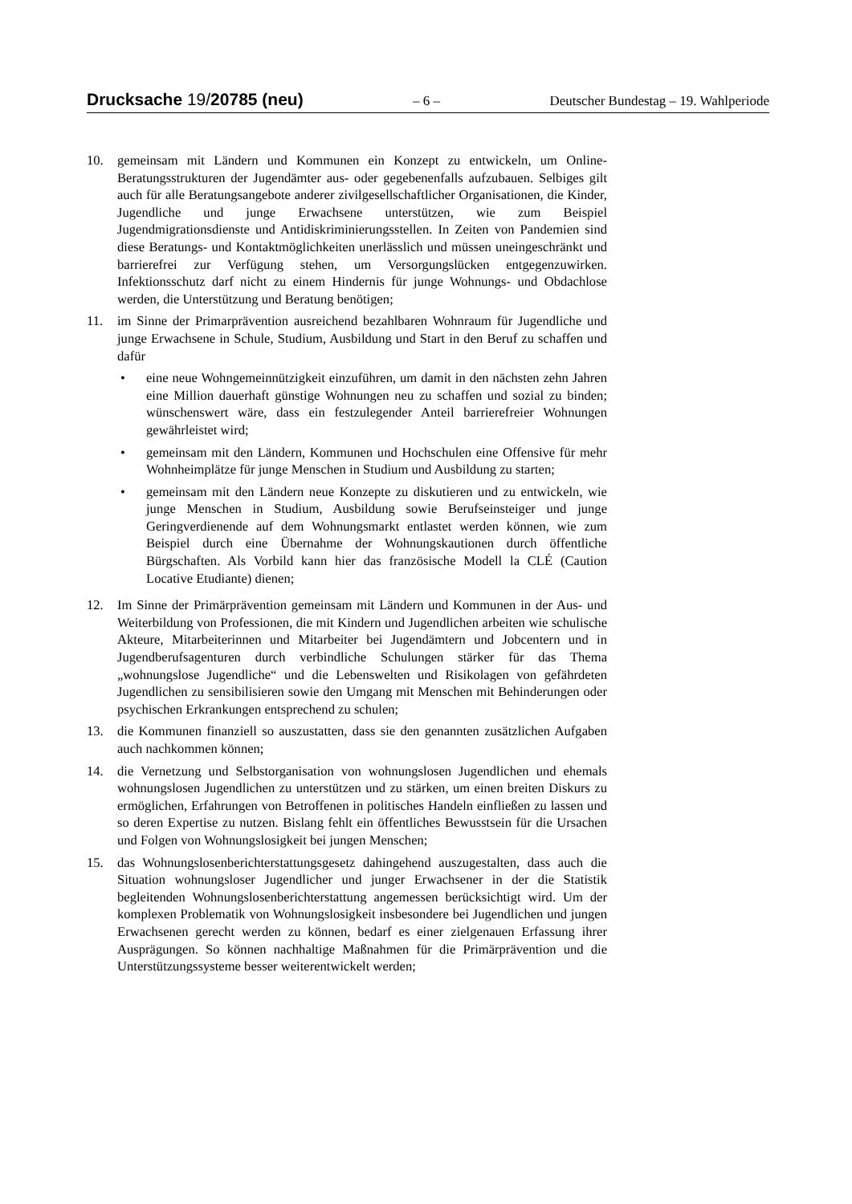Drucksache 19/20785 (neu) – 6 – Deutscher Bundestag – 19. Wahlperiode
10. gemeinsam mit Ländern und Kommunen ein Konzept zu entwickeln, um Online-Beratungsstrukturen der Jugendämter aus- oder gegebenenfalls aufzubauen. Selbiges gilt auch für alle Beratungsangebote anderer zivilgesellschaftlicher Organisationen, die Kinder, Jugendliche und junge Erwachsene unterstützen, wie zum Beispiel Jugendmigrationsdienste und Antidiskriminierungsstellen. In Zeiten von Pandemien sind diese Beratungs- und Kontaktmöglichkeiten unerlässlich und müssen uneingeschränkt und barrierefrei zur Verfügung stehen, um Versorgungslücken entgegenzuwirken. Infektionsschutz darf nicht zu einem Hindernis für junge Wohnungs- und Obdachlose werden, die Unterstützung und Beratung benötigen;
11. im Sinne der Primarprävention ausreichend bezahlbaren Wohnraum für Jugendliche und junge Erwachsene in Schule, Studium, Ausbildung und Start in den Beruf zu schaffen und dafür
• eine neue Wohngemeinnützigkeit einzuführen, um damit in den nächsten zehn Jahren eine Million dauerhaft günstige Wohnungen neu zu schaffen und sozial zu binden; wünschenswert wäre, dass ein festzulegender Anteil barrierefreier Wohnungen gewährleistet wird;
• gemeinsam mit den Ländern, Kommunen und Hochschulen eine Offensive für mehr Wohnheimplätze für junge Menschen in Studium und Ausbildung zu starten;
• gemeinsam mit den Ländern neue Konzepte zu diskutieren und zu entwickeln, wie junge Menschen in Studium, Ausbildung sowie Berufseinsteiger und junge Geringverdienende auf dem Wohnungsmarkt entlastet werden können, wie zum Beispiel durch eine Übernahme der Wohnungskautionen durch öffentliche Bürgschaften. Als Vorbild kann hier das französische Modell la CLÉ (Caution Locative Etudiante) dienen;
12. Im Sinne der Primärprävention gemeinsam mit Ländern und Kommunen in der Aus- und Weiterbildung von Professionen, die mit Kindern und Jugendlichen arbeiten wie schulische Akteure, Mitarbeiterinnen und Mitarbeiter bei Jugendämtern und Jobcentern und in Jugendberufsagenturen durch verbindliche Schulungen stärker für das Thema „wohnungslose Jugendliche“ und die Lebenswelten und Risikolagen von gefährdeten Jugendlichen zu sensibilisieren sowie den Umgang mit Menschen mit Behinderungen oder psychischen Erkrankungen entsprechend zu schulen;
13. die Kommunen finanziell so auszustatten, dass sie den genannten zusätzlichen Aufgaben auch nachkommen können;
14. die Vernetzung und Selbstorganisation von wohnungslosen Jugendlichen und ehemals wohnungslosen Jugendlichen zu unterstützen und zu stärken, um einen breiten Diskurs zu ermöglichen, Erfahrungen von Betroffenen in politisches Handeln einfließen zu lassen und so deren Expertise zu nutzen. Bislang fehlt ein öffentliches Bewusstsein für die Ursachen und Folgen von Wohnungslosigkeit bei jungen Menschen;
15. das Wohnungslosenberichterstattungsgesetz dahingehend auszugestalten, dass auch die Situation wohnungsloser Jugendlicher und junger Erwachsener in der die Statistik begleitenden Wohnungslosenberichterstattung angemessen berücksichtigt wird. Um der komplexen Problematik von Wohnungslosigkeit insbesondere bei Jugendlichen und jungen Erwachsenen gerecht werden zu können, bedarf es einer zielgenauen Erfassung ihrer Ausprägungen. So können nachhaltige Maßnahmen für die Primärprävention und die Unterstützungssysteme besser weiterentwickelt werden;